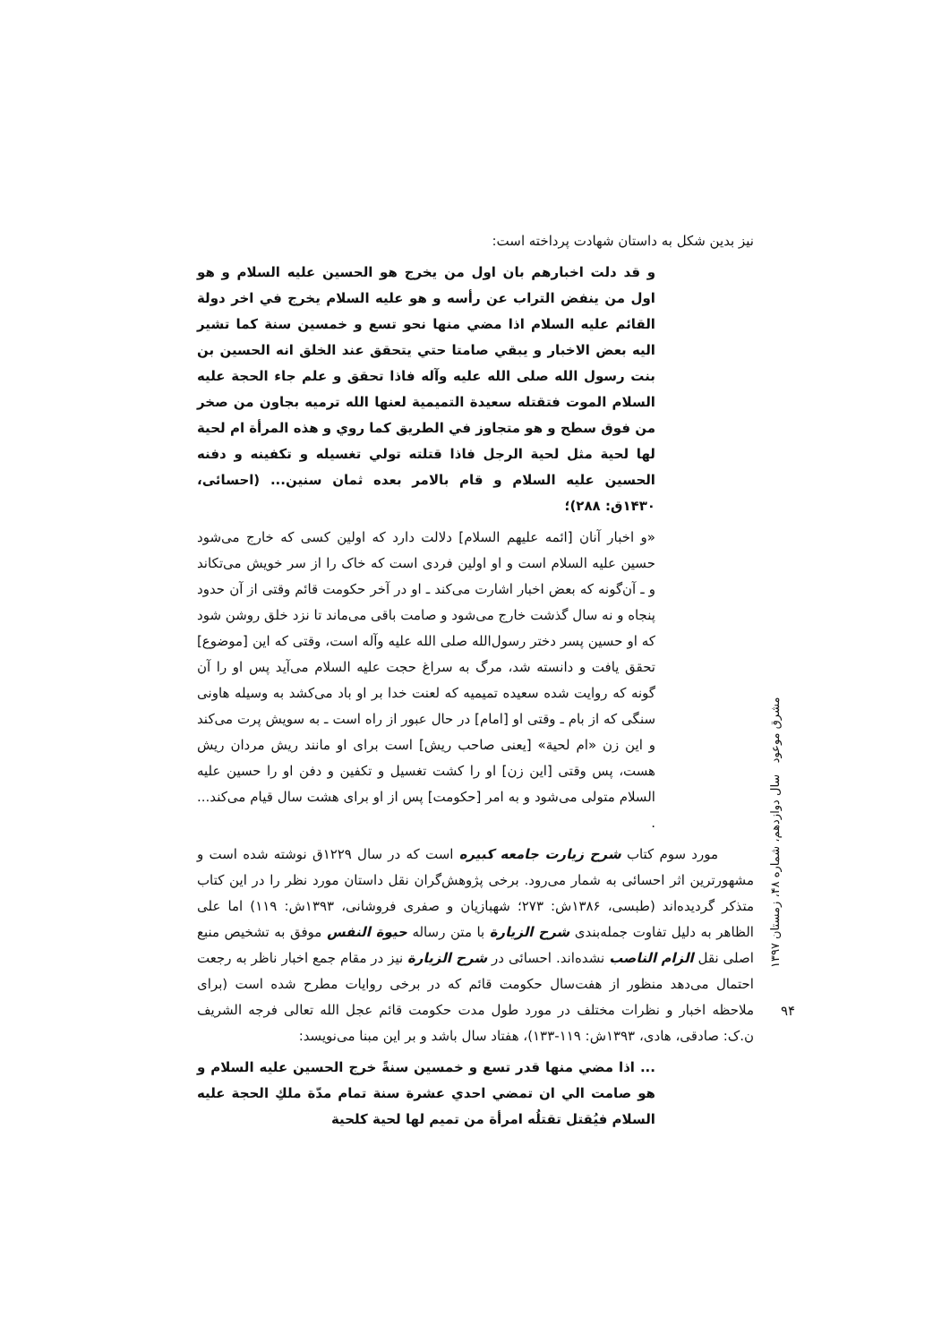نیز بدین شکل به داستان شهادت پرداخته است:
و قد دلت اخبارهم بان اول من يخرج هو الحسين عليه السلام و هو اول من ينفض التراب عن رأسه و هو عليه السلام يخرج في اخر دولة القائم عليه السلام اذا مضي منها نحو تسع و خمسين سنة كما تشير اليه بعض الاخبار و يبقي صامتا حتي يتحقق عند الخلق انه الحسين بن بنت رسول الله صلى الله عليه وآله فاذا تحقق و علم جاء الحجة عليه السلام الموت فتقتله سعيدة التميمية لعنها الله ترميه بجاون من صخر من فوق سطح و هو متجاوز في الطريق كما روي و هذه المرأة ام لحية لها لحية مثل لحية الرجل فاذا قتلته تولي تغسيله و تكفينه و دفنه الحسين عليه السلام و قام بالامر بعده ثمان سنين... (احسائی، ۱۴۳۰ق: ۲۸۸)؛
«و اخبار آنان [ائمه علیهم السلام] دلالت دارد که اولین کسی که خارج می‌شود حسین علیه السلام است و او اولین فردی است که خاک را از سر خویش می‌تکاند و ـ آن‌گونه که بعض اخبار اشارت می‌کند ـ او در آخر حکومت قائم وقتی از آن حدود پنجاه و نه سال گذشت خارج می‌شود و صامت باقی می‌ماند تا نزد خلق روشن شود که او حسین پسر دختر رسول‌الله صلى الله عليه وآله است، وقتی که این [موضوع] تحقق یافت و دانسته شد، مرگ به سراغ حجت علیه السلام می‌آید پس او را آن گونه که روایت شده سعیده تمیمیه که لعنت خدا بر او باد می‌کشد به وسیله هاونی سنگی که از بام ـ وقتی او [امام] در حال عبور از راه است ـ به سویش پرت می‌کند و این زن «ام لحیة» [یعنی صاحب ریش] است برای او مانند ریش مردان ریش هست، پس وقتی [این زن] او را کشت تغسیل و تکفین و دفن او را حسین علیه السلام متولی می‌شود و به امر [حکومت] پس از او برای هشت سال قیام می‌کند... .
مورد سوم کتاب شرح زیارت جامعه کبیره است که در سال ۱۲۲۹ق نوشته شده است و مشهورترین اثر احسائی به شمار می‌رود. برخی پژوهش‌گران نقل داستان مورد نظر را در این کتاب متذکر گردیده‌اند (طبسی، ۱۳۸۶ش: ۲۷۳؛ شهبازیان و صفری فروشانی، ۱۳۹۳ش: ۱۱۹) اما علی الظاهر به دلیل تفاوت جمله‌بندی شرح الزیارة با متن رساله حیوة النفس موفق به تشخیص منبع اصلی نقل الزام الناصب نشده‌اند. احسائی در شرح الزیارة نیز در مقام جمع اخبار ناظر به رجعت احتمال می‌دهد منظور از هفت‌سال حکومت قائم که در برخی روایات مطرح شده است (برای ملاحظه اخبار و نظرات مختلف در مورد طول مدت حکومت قائم عجل الله تعالی فرجه الشریف ن.ک: صادقی، هادی، ۱۳۹۳ش: ۱۱۹-۱۳۳)، هفتاد سال باشد و بر این مبنا می‌نویسد:
... اذا مضي منها قدر تسع و خمسين سنةً خرج الحسين عليه السلام و هو صامت الي ان تمضي احدي عشرة سنة تمام مدّة ملكِ الحجة عليه السلام فيُقتل تقتلُه امرأة من تميم لها لحية كلحية
مشرق موعود سال دوازدهم، شماره ۴۸، زمستان ۱۳۹۷
۹۴